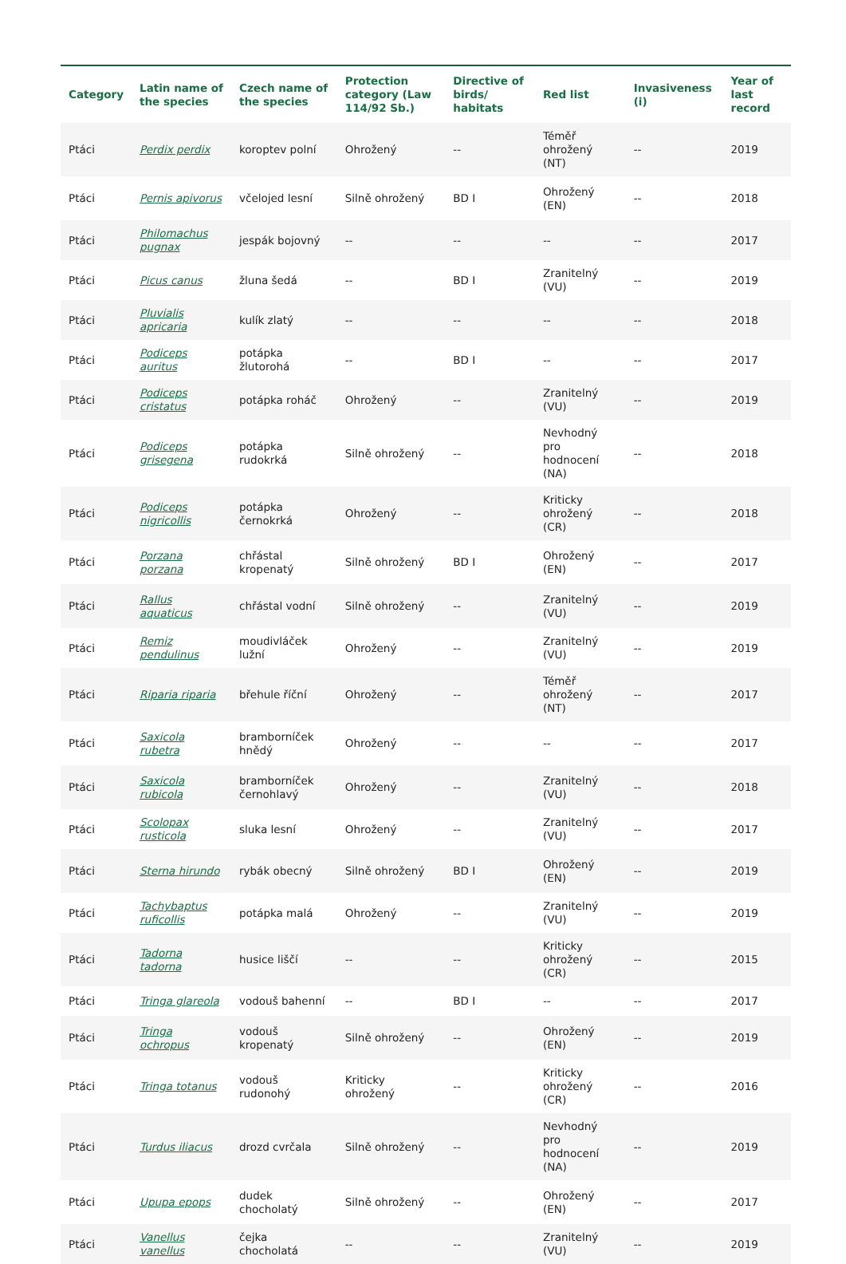| Category | Latin name of the species | Czech name of the species | Protection category (Law 114/92 Sb.) | Directive of birds/ habitats | Red list | Invasiveness (i) | Year of last record |
| --- | --- | --- | --- | --- | --- | --- | --- |
| Ptáci | Perdix perdix | koroptev polní | Ohrožený | -- | Téměř ohrožený (NT) | -- | 2019 |
| Ptáci | Pernis apivorus | včelojed lesní | Silně ohrožený | BD I | Ohrožený (EN) | -- | 2018 |
| Ptáci | Philomachus pugnax | jespák bojovný | -- | -- | -- | -- | 2017 |
| Ptáci | Picus canus | žluna šedá | -- | BD I | Zranitelný (VU) | -- | 2019 |
| Ptáci | Pluvialis apricaria | kulík zlatý | -- | -- | -- | -- | 2018 |
| Ptáci | Podiceps auritus | potápka žlutorohá | -- | BD I | -- | -- | 2017 |
| Ptáci | Podiceps cristatus | potápka roháč | Ohrožený | -- | Zranitelný (VU) | -- | 2019 |
| Ptáci | Podiceps grisegena | potápka rudokrká | Silně ohrožený | -- | Nevhodný pro hodnocení (NA) | -- | 2018 |
| Ptáci | Podiceps nigricollis | potápka černokrká | Ohrožený | -- | Kriticky ohrožený (CR) | -- | 2018 |
| Ptáci | Porzana porzana | chřástal kropenatý | Silně ohrožený | BD I | Ohrožený (EN) | -- | 2017 |
| Ptáci | Rallus aquaticus | chřástal vodní | Silně ohrožený | -- | Zranitelný (VU) | -- | 2019 |
| Ptáci | Remiz pendulinus | moudivláček lužní | Ohrožený | -- | Zranitelný (VU) | -- | 2019 |
| Ptáci | Riparia riparia | břehule říční | Ohrožený | -- | Téměř ohrožený (NT) | -- | 2017 |
| Ptáci | Saxicola rubetra | bramborníček hnědý | Ohrožený | -- | -- | -- | 2017 |
| Ptáci | Saxicola rubicola | bramborníček černohlavý | Ohrožený | -- | Zranitelný (VU) | -- | 2018 |
| Ptáci | Scolopax rusticola | sluka lesní | Ohrožený | -- | Zranitelný (VU) | -- | 2017 |
| Ptáci | Sterna hirundo | rybák obecný | Silně ohrožený | BD I | Ohrožený (EN) | -- | 2019 |
| Ptáci | Tachybaptus ruficollis | potápka malá | Ohrožený | -- | Zranitelný (VU) | -- | 2019 |
| Ptáci | Tadorna tadorna | husice liščí | -- | -- | Kriticky ohrožený (CR) | -- | 2015 |
| Ptáci | Tringa glareola | vodouš bahenní | -- | BD I | -- | -- | 2017 |
| Ptáci | Tringa ochropus | vodouš kropenatý | Silně ohrožený | -- | Ohrožený (EN) | -- | 2019 |
| Ptáci | Tringa totanus | vodouš rudonohý | Kriticky ohrožený | -- | Kriticky ohrožený (CR) | -- | 2016 |
| Ptáci | Turdus iliacus | drozd cvrčala | Silně ohrožený | -- | Nevhodný pro hodnocení (NA) | -- | 2019 |
| Ptáci | Upupa epops | dudek chocholatý | Silně ohrožený | -- | Ohrožený (EN) | -- | 2017 |
| Ptáci | Vanellus vanellus | čejka chocholatá | -- | -- | Zranitelný (VU) | -- | 2019 |